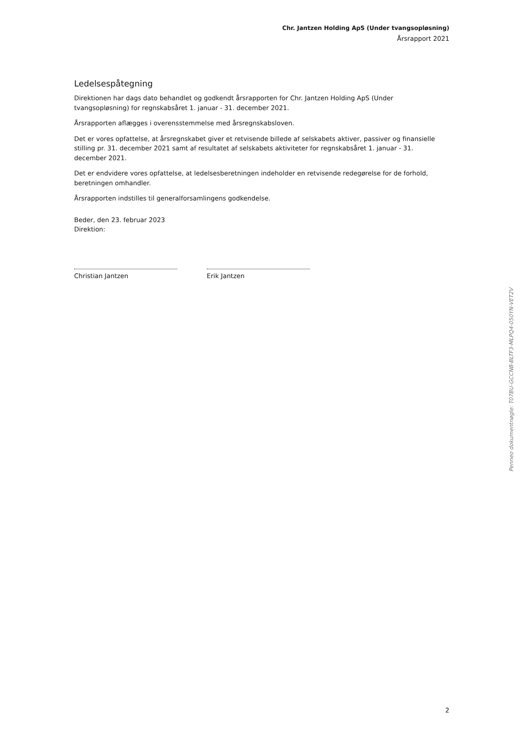Chr. Jantzen Holding ApS (Under tvangsopløsning)
Årsrapport 2021
Ledelsespåtegning
Direktionen har dags dato behandlet og godkendt årsrapporten for Chr. Jantzen Holding ApS (Under tvangsopløsning) for regnskabsåret 1. januar - 31. december 2021.
Årsrapporten aflægges i overensstemmelse med årsregnskabsloven.
Det er vores opfattelse, at årsregnskabet giver et retvisende billede af selskabets aktiver, passiver og finansielle stilling pr. 31. december 2021 samt af resultatet af selskabets aktiviteter for regnskabsåret 1. januar - 31. december 2021.
Det er endvidere vores opfattelse, at ledelsesberetningen indeholder en retvisende redegørelse for de forhold, beretningen omhandler.
Årsrapporten indstilles til generalforsamlingens godkendelse.
Beder, den 23. februar 2023
Direktion:
Christian Jantzen Erik Jantzen
Penneo dokumentnøgle: T07BU-GCCNB-BLTF3-MLPQ4-050YN-VET2V
2